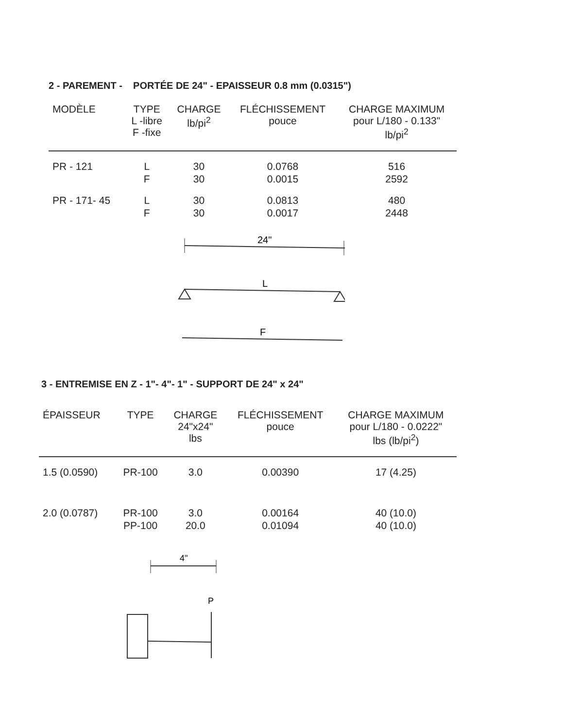2 - PAREMENT - PORTÉE DE 24" - EPAISSEUR 0.8 mm (0.0315")
| MODÈLE | TYPE L -libre F -fixe | CHARGE lb/pi<sup>2</sup> | FLÉCHISSEMENT pouce | CHARGE MAXIMUM pour L/180 - 0.133" lb/pi<sup>2</sup> |
| --- | --- | --- | --- | --- |
| PR - 121 | L F | 30 30 | 0.0768 0.0015 | 516 2592 |
| PR - 171- 45 | L F | 30 30 | 0.0813 0.0017 | 480 2448 |
24"
L
F
3 - ENTREMISE EN Z - 1"- 4"- 1" - SUPPORT DE 24" x 24"
| ÉPAISSEUR | TYPE | CHARGE 24"x24" lbs | FLÉCHISSEMENT pouce | CHARGE MAXIMUM pour L/180 - 0.0222" lbs (lb/pi<sup>2</sup>) |
| --- | --- | --- | --- | --- |
| 1.5 (0.0590) | PR-100 | 3.0 | 0.00390 | 17 (4.25) |
| 2.0 (0.0787) | PR-100 PP-100 | 3.0 20.0 | 0.00164 0.01094 | 40 (10.0) 40 (10.0) |
4"
P